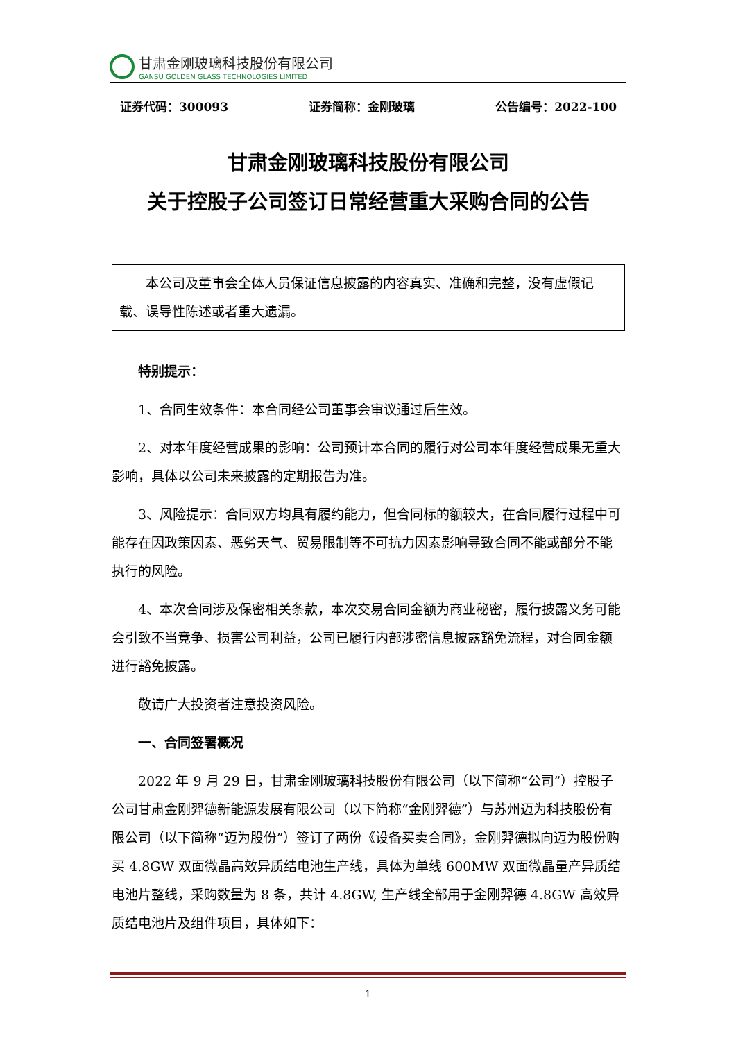甘肃金刚玻璃科技股份有限公司
GANSU GOLDEN GLASS TECHNOLOGIES LIMITED
证券代码：300093 证券简称：金刚玻璃 公告编号：2022-100
甘肃金刚玻璃科技股份有限公司
关于控股子公司签订日常经营重大采购合同的公告
本公司及董事会全体人员保证信息披露的内容真实、准确和完整，没有虚假记载、误导性陈述或者重大遗漏。
特别提示：
1、合同生效条件：本合同经公司董事会审议通过后生效。
2、对本年度经营成果的影响：公司预计本合同的履行对公司本年度经营成果无重大影响，具体以公司未来披露的定期报告为准。
3、风险提示：合同双方均具有履约能力，但合同标的额较大，在合同履行过程中可能存在因政策因素、恶劣天气、贸易限制等不可抗力因素影响导致合同不能或部分不能执行的风险。
4、本次合同涉及保密相关条款，本次交易合同金额为商业秘密，履行披露义务可能会引致不当竞争、损害公司利益，公司已履行内部涉密信息披露豁免流程，对合同金额进行豁免披露。
敬请广大投资者注意投资风险。
一、合同签署概况
2022 年 9 月 29 日，甘肃金刚玻璃科技股份有限公司（以下简称“公司”）控股子公司甘肃金刚羿德新能源发展有限公司（以下简称“金刚羿德”）与苏州迈为科技股份有限公司（以下简称“迈为股份”）签订了两份《设备买卖合同》，金刚羿德拟向迈为股份购买 4.8GW 双面微晶高效异质结电池生产线，具体为单线 600MW 双面微晶量产异质结电池片整线，采购数量为 8 条，共计 4.8GW, 生产线全部用于金刚羿德 4.8GW 高效异质结电池片及组件项目，具体如下：
1